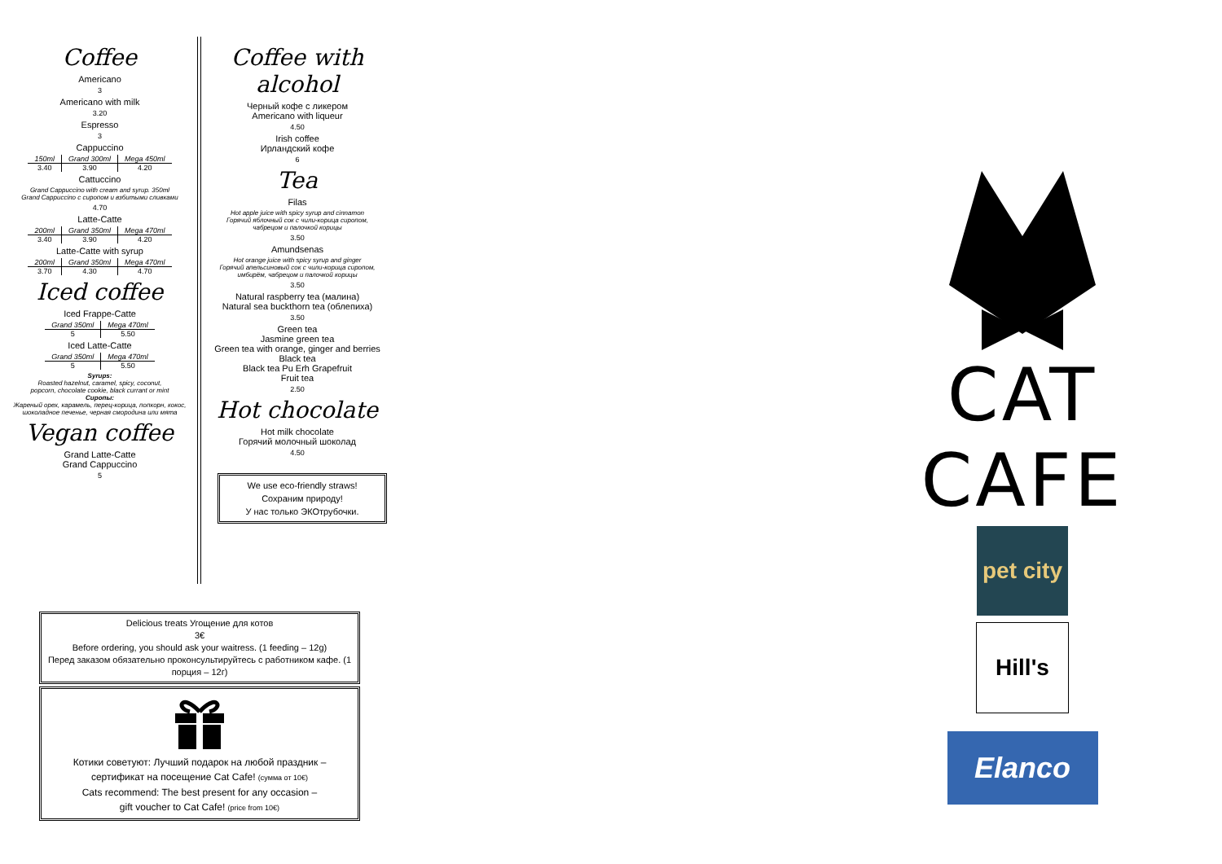Coffee
Americano
3
Americano with milk
3.20
Espresso
3
Cappuccino
| 150ml | Grand 300ml | Mega 450ml |
| 3.40 | 3.90 | 4.20 |
Cattuccino
Grand Cappuccino with cream and syrup. 350ml
Grand Cappuccino с сиропом и взбитыми сливками
4.70
Latte-Catte
| 200ml | Grand 350ml | Mega 470ml |
| 3.40 | 3.90 | 4.20 |
Latte-Catte with syrup
| 200ml | Grand 350ml | Mega 470ml |
| 3.70 | 4.30 | 4.70 |
Iced coffee
Iced Frappe-Catte
| Grand 350ml | Mega 470ml |
| 5 | 5.50 |
Iced Latte-Catte
| Grand 350ml | Mega 470ml |
| 5 | 5.50 |
Syrups:
Roasted hazelnut, caramel, spicy, coconut,
popcorn, chocolate cookie, black currant or mint
Сиропы:
Жареный орех, карамель, перец-корица, попкорн, кокос,
шоколадное печенье, черная смородина или мята
Vegan coffee
Grand Latte-Catte
Grand Cappuccino
5
Coffee with alcohol
Черный кофе с ликером
Americano with liqueur
4.50
Irish coffee
Ирландский кофе
6
Tea
Filas
Hot apple juice with spicy syrup and cinnamon
Горячий яблочный сок с чили-корица сиропом,
чабрецом и палочкой корицы
3.50
Amundsenas
Hot orange juice with spicy syrup and ginger
Горячий апельсиновый сок с чили-корица сиропом,
имбирём, чабрецом и палочкой корицы
3.50
Natural raspberry tea (малина)
Natural sea buckthorn tea (облепиха)
3.50
Green tea
Jasmine green tea
Green tea with orange, ginger and berries
Black tea
Black tea Pu Erh Grapefruit
Fruit tea
2.50
Hot chocolate
Hot milk chocolate
Горячий молочный шоколад
4.50
We use eco-friendly straws!
Сохраним природу!
У нас только ЭКОтрубочки.
Delicious treats Угощение для котов
3€
Before ordering, you should ask your waitress. (1 feeding – 12g)
Перед заказом обязательно проконсультируйтесь с работником кафе. (1 порция – 12г)
Котики советуют: Лучший подарок на любой праздник –
сертификат на посещение Cat Cafe! (сумма от 10€)
Cats recommend: The best present for any occasion –
gift voucher to Cat Cafe! (price from 10€)
CAT CAFE
pet city Hill's
Elanco